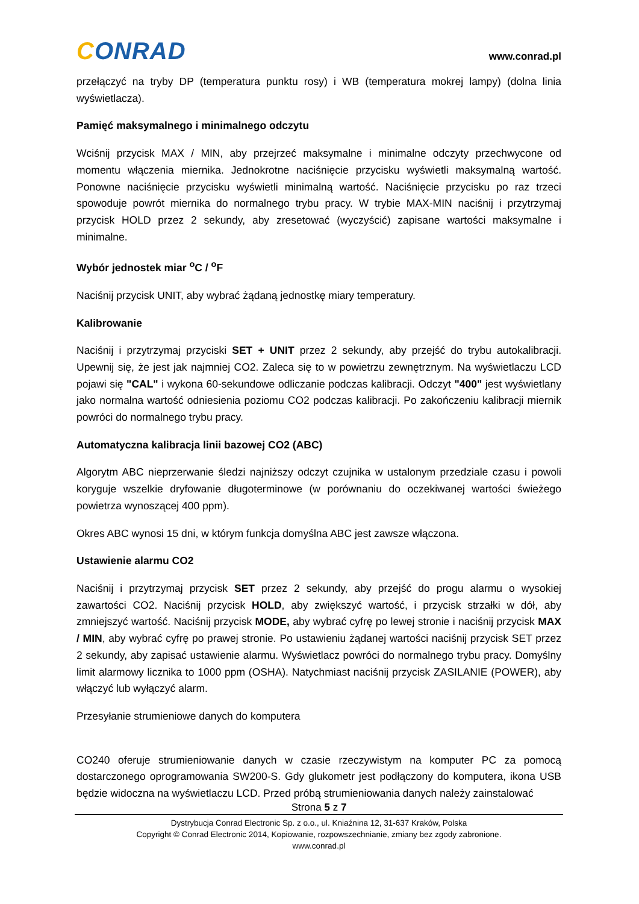CONRAD
www.conrad.pl
przełączyć na tryby DP (temperatura punktu rosy) i WB (temperatura mokrej lampy) (dolna linia wyświetlacza).
Pamięć maksymalnego i minimalnego odczytu
Wciśnij przycisk MAX / MIN, aby przejrzeć maksymalne i minimalne odczyty przechwycone od momentu włączenia miernika. Jednokrotne naciśnięcie przycisku wyświetli maksymalną wartość. Ponowne naciśnięcie przycisku wyświetli minimalną wartość. Naciśnięcie przycisku po raz trzeci spowoduje powrót miernika do normalnego trybu pracy. W trybie MAX-MIN naciśnij i przytrzymaj przycisk HOLD przez 2 sekundy, aby zresetować (wyczyścić) zapisane wartości maksymalne i minimalne.
Wybór jednostek miar <sup>o</sup>C / <sup>o</sup>F
Naciśnij przycisk UNIT, aby wybrać żądaną jednostkę miary temperatury.
Kalibrowanie
Naciśnij i przytrzymaj przyciski SET + UNIT przez 2 sekundy, aby przejść do trybu autokalibracji. Upewnij się, że jest jak najmniej CO2. Zaleca się to w powietrzu zewnętrznym. Na wyświetlaczu LCD pojawi się "CAL" i wykona 60-sekundowe odliczanie podczas kalibracji. Odczyt "400" jest wyświetlany jako normalna wartość odniesienia poziomu CO2 podczas kalibracji. Po zakończeniu kalibracji miernik powróci do normalnego trybu pracy.
Automatyczna kalibracja linii bazowej CO2 (ABC)
Algorytm ABC nieprzerwanie śledzi najniższy odczyt czujnika w ustalonym przedziale czasu i powoli koryguje wszelkie dryfowanie długoterminowe (w porównaniu do oczekiwanej wartości świeżego powietrza wynoszącej 400 ppm).
Okres ABC wynosi 15 dni, w którym funkcja domyślna ABC jest zawsze włączona.
Ustawienie alarmu CO2
Naciśnij i przytrzymaj przycisk SET przez 2 sekundy, aby przejść do progu alarmu o wysokiej zawartości CO2. Naciśnij przycisk HOLD, aby zwiększyć wartość, i przycisk strzałki w dół, aby zmniejszyć wartość. Naciśnij przycisk MODE, aby wybrać cyfrę po lewej stronie i naciśnij przycisk MAX / MIN, aby wybrać cyfrę po prawej stronie. Po ustawieniu żądanej wartości naciśnij przycisk SET przez 2 sekundy, aby zapisać ustawienie alarmu. Wyświetlacz powróci do normalnego trybu pracy. Domyślny limit alarmowy licznika to 1000 ppm (OSHA). Natychmiast naciśnij przycisk ZASILANIE (POWER), aby włączyć lub wyłączyć alarm.
Przesyłanie strumieniowe danych do komputera
CO240 oferuje strumieniowanie danych w czasie rzeczywistym na komputer PC za pomocą dostarczonego oprogramowania SW200-S. Gdy glukometr jest podłączony do komputera, ikona USB będzie widoczna na wyświetlaczu LCD. Przed próbą strumieniowania danych należy zainstalować
Strona 5 z 7
Dystrybucja Conrad Electronic Sp. z o.o., ul. Kniaźnina 12, 31-637 Kraków, Polska
Copyright © Conrad Electronic 2014, Kopiowanie, rozpowszechnianie, zmiany bez zgody zabronione.
www.conrad.pl